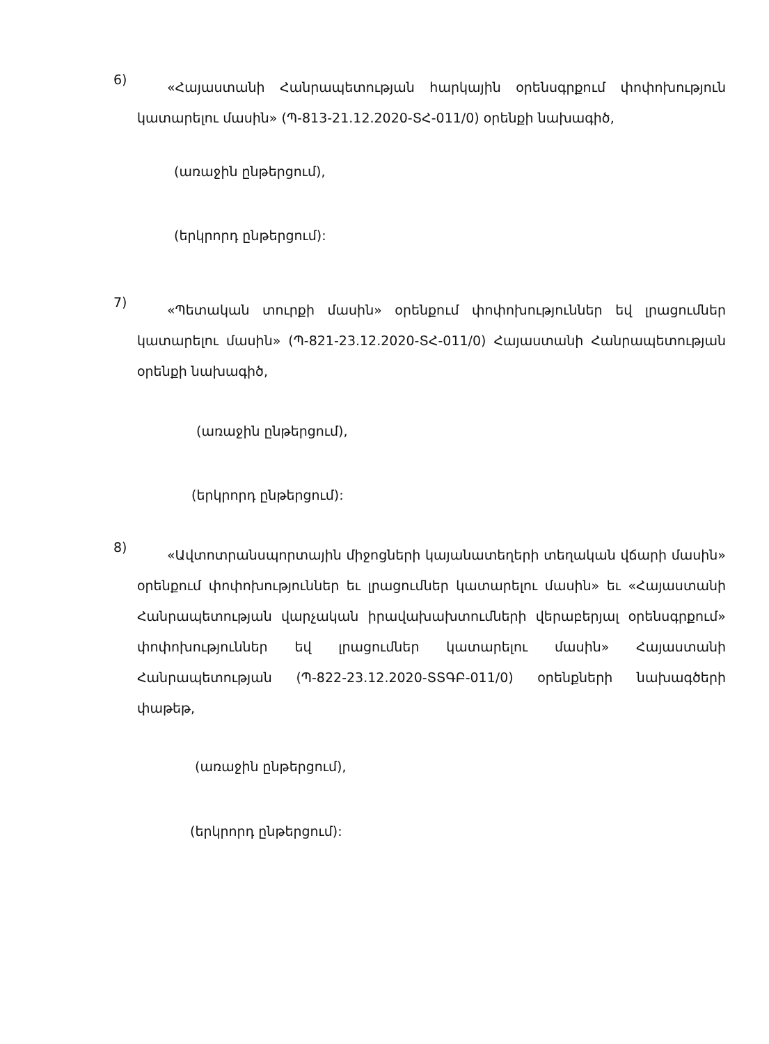6)
«Հայաստանի Հանրապետության հարկային օրենսգրքում փոփոխություն կատարելու մասին» (Պ-813-21.12.2020-ՏՀ-011/0) օրենքի նախագիծ,
(առաջին ընթերցում),
(երկրորդ ընթերցում):
7)
«Պետական տուրքի մասին» օրենքում փոփոխություններ եվ լրացումներ կատարելու մասին» (Պ-821-23.12.2020-ՏՀ-011/0) Հայաստանի Հանրապետության օրենքի նախագիծ,
(առաջին ընթերցում),
(երկրորդ ընթերցում):
8)
«Ավտոտրանսպորտային միջոցների կայանատեղերի տեղական վճարի մասին» օրենքում փոփոխություններ եւ լրացումներ կատարելու մասին» եւ «Հայաստանի Հանրապետության վարչական իրավախախտումների վերաբերյալ օրենսգրքում» փոփոխություններ եվ լրացումներ կատարելու մասին» Հայաստանի Հանրապետության (Պ-822-23.12.2020-ՏՏԳԲ-011/0) օրենքների նախագծերի փաթեթ,
(առաջին ընթերցում),
(երկրորդ ընթերցում):